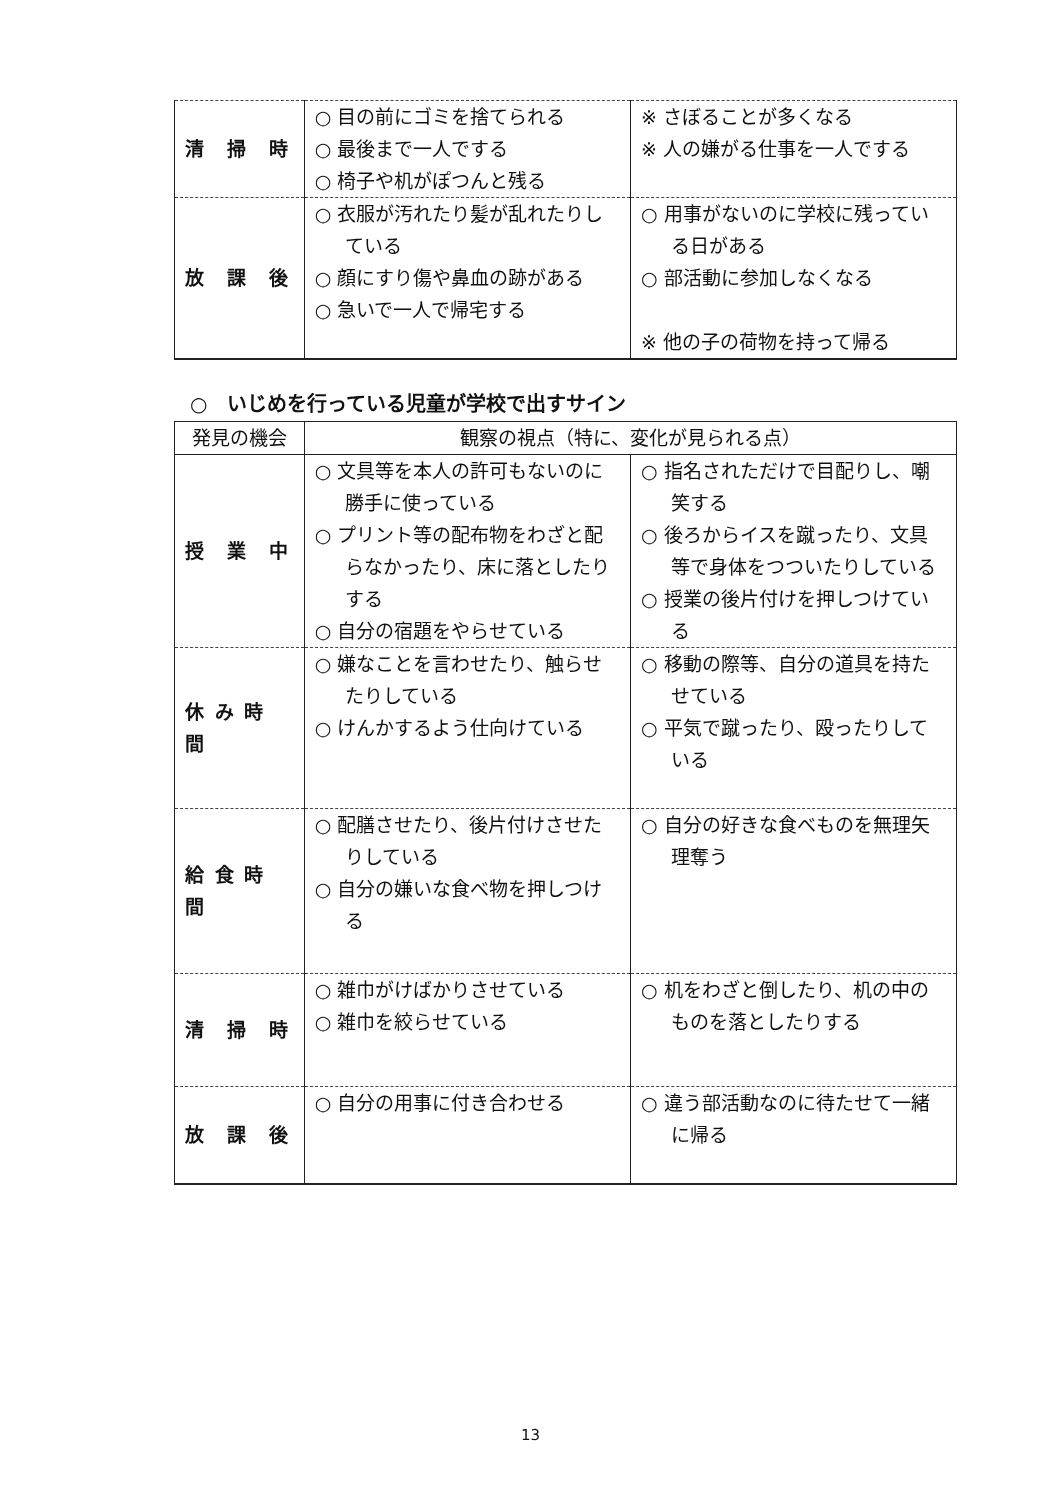| 清 掃 時 | ○ 目の前にゴミを捨てられる ○ 最後まで一人でする ○ 椅子や机がぽつんと残る | ※ さぼることが多くなる ※ 人の嫌がる仕事を一人でする |
| 放 課 後 | ○ 衣服が汚れたり髪が乱れたりしている ○ 顔にすり傷や鼻血の跡がある ○ 急いで一人で帰宅する | ○ 用事がないのに学校に残っている日がある ○ 部活動に参加しなくなる ※ 他の子の荷物を持って帰る |
○　いじめを行っている児童が学校で出すサイン
| 発見の機会 | 観察の視点（特に、変化が見られる点） | |
| --- | --- | --- |
| 授 業 中 | ○ 文具等を本人の許可もないのに勝手に使っている ○ プリント等の配布物をわざと配らなかったり、床に落としたりする ○ 自分の宿題をやらせている | ○ 指名されただけで目配りし、嘲笑する ○ 後ろからイスを蹴ったり、文具等で身体をつついたりしている ○ 授業の後片付けを押しつけている |
| 休 み 時 間 | ○ 嫌なことを言わせたり、触らせたりしている ○ けんかするよう仕向けている | ○ 移動の際等、自分の道具を持たせている ○ 平気で蹴ったり、殴ったりしている |
| 給 食 時 間 | ○ 配膳させたり、後片付けさせたりしている ○ 自分の嫌いな食べ物を押しつける | ○ 自分の好きな食べものを無理矢理奪う |
| 清 掃 時 | ○ 雑巾がけばかりさせている ○ 雑巾を絞らせている | ○ 机をわざと倒したり、机の中のものを落としたりする |
| 放 課 後 | ○ 自分の用事に付き合わせる | ○ 違う部活動なのに待たせて一緒に帰る |
13